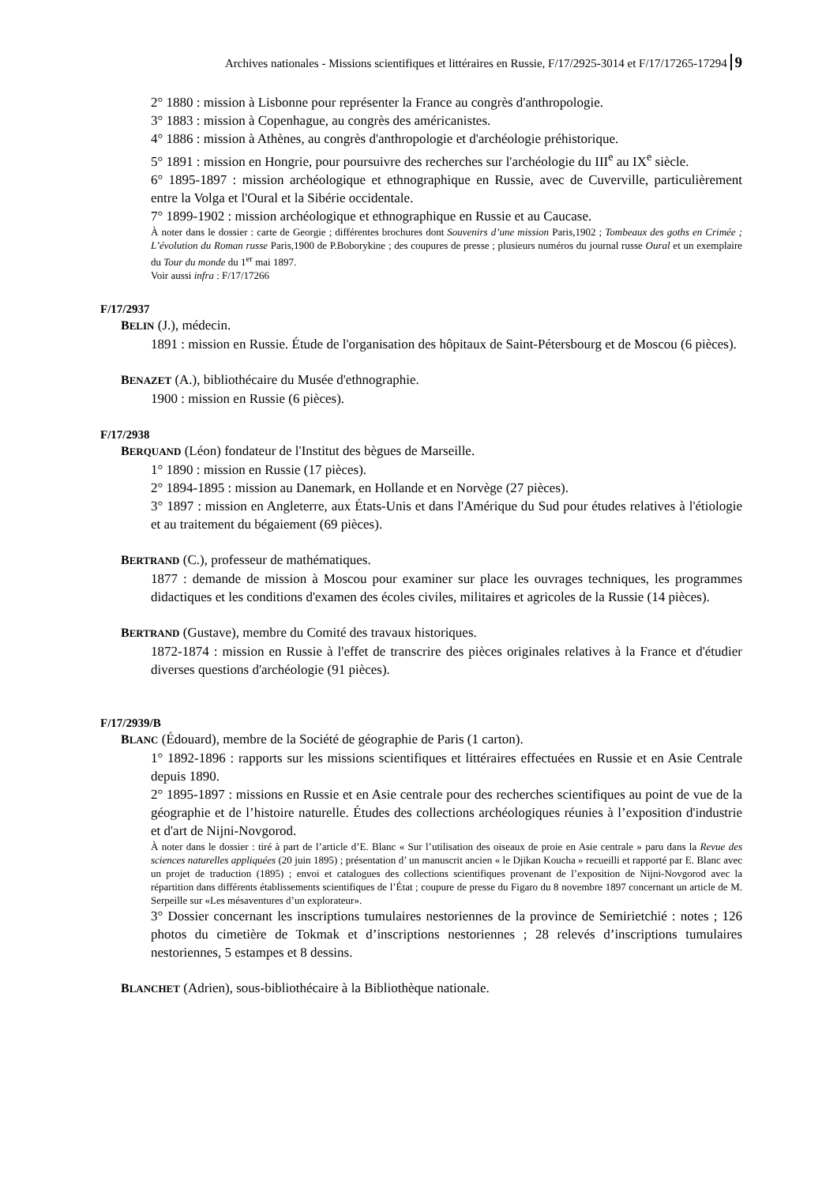Archives nationales - Missions scientifiques et littéraires en Russie, F/17/2925-3014 et F/17/17265-17294 9
2° 1880 : mission à Lisbonne pour représenter la France au congrès d'anthropologie.
3° 1883 : mission à Copenhague, au congrès des américanistes.
4° 1886 : mission à Athènes, au congrès d'anthropologie et d'archéologie préhistorique.
5° 1891 : mission en Hongrie, pour poursuivre des recherches sur l'archéologie du III<sup>e</sup> au IX<sup>e</sup> siècle.
6° 1895-1897 : mission archéologique et ethnographique en Russie, avec de Cuverville, particulièrement entre la Volga et l'Oural et la Sibérie occidentale.
7° 1899-1902 : mission archéologique et ethnographique en Russie et au Caucase.
À noter dans le dossier : carte de Georgie ; différentes brochures dont Souvenirs d’une mission Paris,1902 ; Tombeaux des goths en Crimée ; L’évolution du Roman russe Paris,1900 de P.Boborykine ; des coupures de presse ; plusieurs numéros du journal russe Oural et un exemplaire du Tour du monde du 1<sup>er</sup> mai 1897.
Voir aussi infra : F/17/17266
F/17/2937
BELIN (J.), médecin.
1891 : mission en Russie. Étude de l'organisation des hôpitaux de Saint-Pétersbourg et de Moscou (6 pièces).
BENAZET (A.), bibliothécaire du Musée d'ethnographie.
1900 : mission en Russie (6 pièces).
F/17/2938
BERQUAND (Léon) fondateur de l'Institut des bègues de Marseille.
1° 1890 : mission en Russie (17 pièces).
2° 1894-1895 : mission au Danemark, en Hollande et en Norvège (27 pièces).
3° 1897 : mission en Angleterre, aux États-Unis et dans l'Amérique du Sud pour études relatives à l'étiologie et au traitement du bégaiement (69 pièces).
BERTRAND (C.), professeur de mathématiques.
1877 : demande de mission à Moscou pour examiner sur place les ouvrages techniques, les programmes didactiques et les conditions d'examen des écoles civiles, militaires et agricoles de la Russie (14 pièces).
BERTRAND (Gustave), membre du Comité des travaux historiques.
1872-1874 : mission en Russie à l'effet de transcrire des pièces originales relatives à la France et d'étudier diverses questions d'archéologie (91 pièces).
F/17/2939/B
BLANC (Édouard), membre de la Société de géographie de Paris (1 carton).
1° 1892-1896 : rapports sur les missions scientifiques et littéraires effectuées en Russie et en Asie Centrale depuis 1890.
2° 1895-1897 : missions en Russie et en Asie centrale pour des recherches scientifiques au point de vue de la géographie et de l’histoire naturelle. Études des collections archéologiques réunies à l’exposition d'industrie et d'art de Nijni-Novgorod.
À noter dans le dossier : tiré à part de l’article d’E. Blanc « Sur l’utilisation des oiseaux de proie en Asie centrale » paru dans la Revue des sciences naturelles appliquées (20 juin 1895) ; présentation d’ un manuscrit ancien « le Djikan Koucha » recueilli et rapporté par E. Blanc avec un projet de traduction (1895) ; envoi et catalogues des collections scientifiques provenant de l’exposition de Nijni-Novgorod avec la répartition dans différents établissements scientifiques de l’État ; coupure de presse du Figaro du 8 novembre 1897 concernant un article de M. Serpeille sur «Les mésaventures d’un explorateur».
3° Dossier concernant les inscriptions tumulaires nestoriennes de la province de Semirietchié : notes ; 126 photos du cimetière de Tokmak et d’inscriptions nestoriennes ; 28 relevés d’inscriptions tumulaires nestoriennes, 5 estampes et 8 dessins.
BLANCHET (Adrien), sous-bibliothécaire à la Bibliothèque nationale.